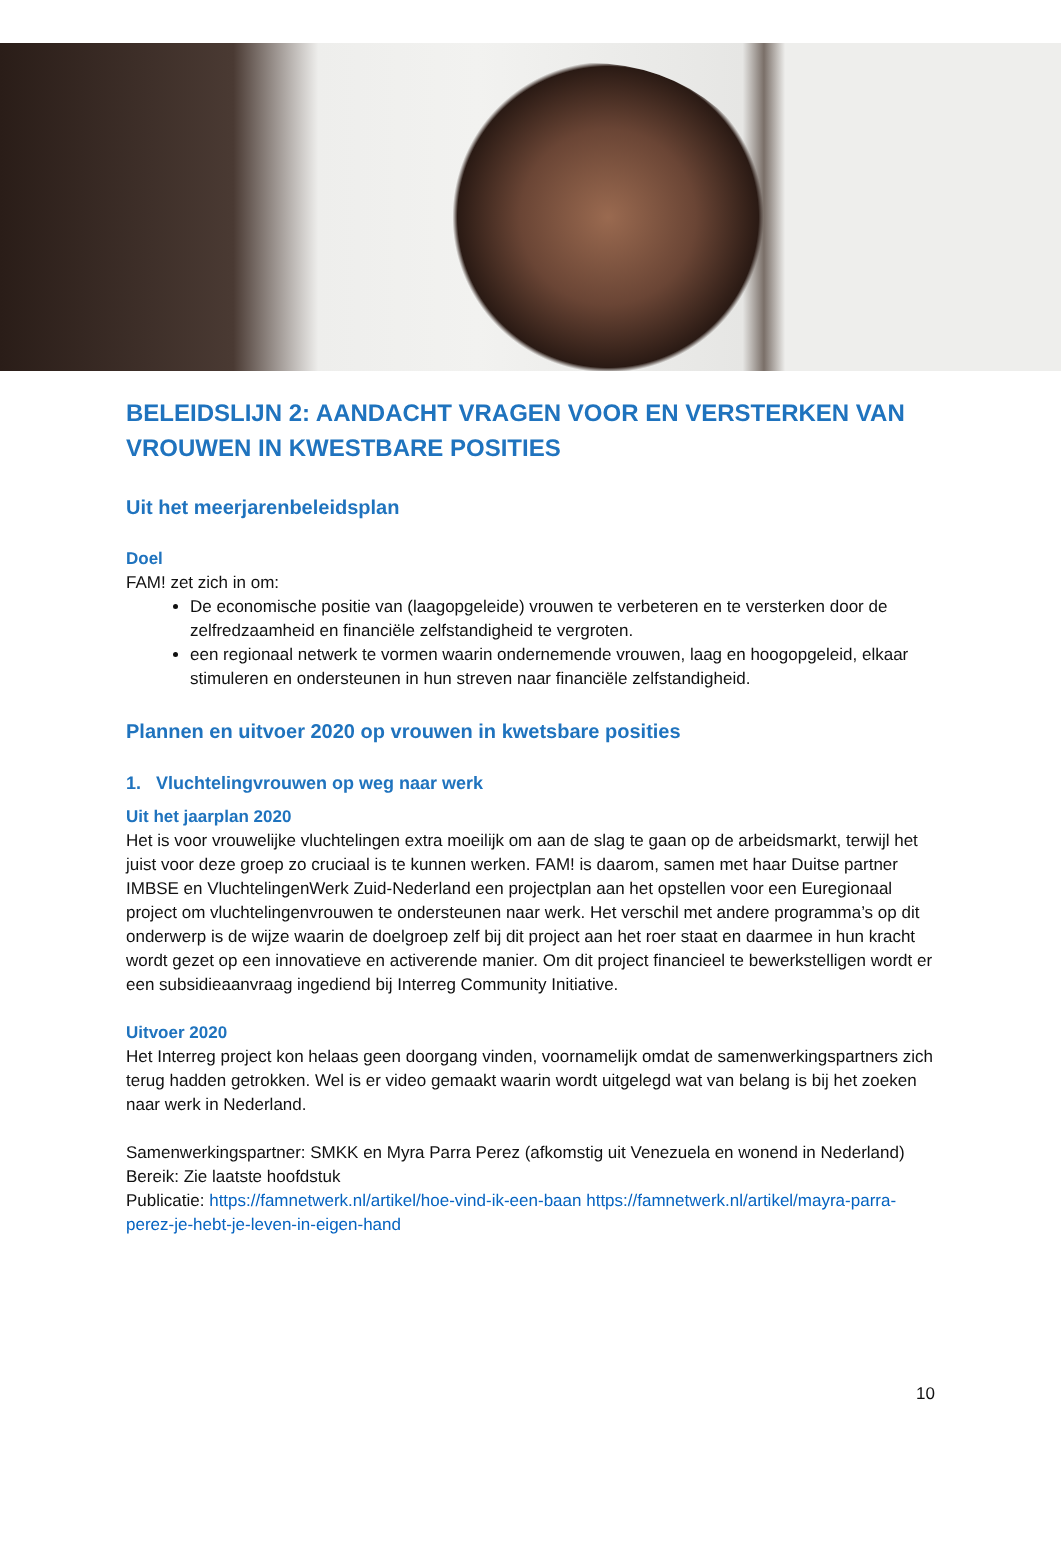BELEIDSLIJN 2: AANDACHT VRAGEN VOOR EN VERSTERKEN VAN VROUWEN IN KWESTBARE POSITIES
Uit het meerjarenbeleidsplan
Doel
FAM! zet zich in om:
De economische positie van (laagopgeleide) vrouwen te verbeteren en te versterken door de zelfredzaamheid en financiële zelfstandigheid te vergroten.
een regionaal netwerk te vormen waarin ondernemende vrouwen, laag en hoogopgeleid, elkaar stimuleren en ondersteunen in hun streven naar financiële zelfstandigheid.
Plannen en uitvoer 2020 op vrouwen in kwetsbare posities
1. Vluchtelingvrouwen op weg naar werk
Uit het jaarplan 2020
Het is voor vrouwelijke vluchtelingen extra moeilijk om aan de slag te gaan op de arbeidsmarkt, terwijl het juist voor deze groep zo cruciaal is te kunnen werken. FAM! is daarom, samen met haar Duitse partner IMBSE en VluchtelingenWerk Zuid-Nederland een projectplan aan het opstellen voor een Euregionaal project om vluchtelingenvrouwen te ondersteunen naar werk. Het verschil met andere programma’s op dit onderwerp is de wijze waarin de doelgroep zelf bij dit project aan het roer staat en daarmee in hun kracht wordt gezet op een innovatieve en activerende manier. Om dit project financieel te bewerkstelligen wordt er een subsidieaanvraag ingediend bij Interreg Community Initiative.
Uitvoer 2020
Het Interreg project kon helaas geen doorgang vinden, voornamelijk omdat de samenwerkingspartners zich terug hadden getrokken. Wel is er video gemaakt waarin wordt uitgelegd wat van belang is bij het zoeken naar werk in Nederland.
Samenwerkingspartner: SMKK en Myra Parra Perez (afkomstig uit Venezuela en wonend in Nederland)
Bereik: Zie laatste hoofdstuk
Publicatie: https://famnetwerk.nl/artikel/hoe-vind-ik-een-baan https://famnetwerk.nl/artikel/mayra-parra-perez-je-hebt-je-leven-in-eigen-hand
10